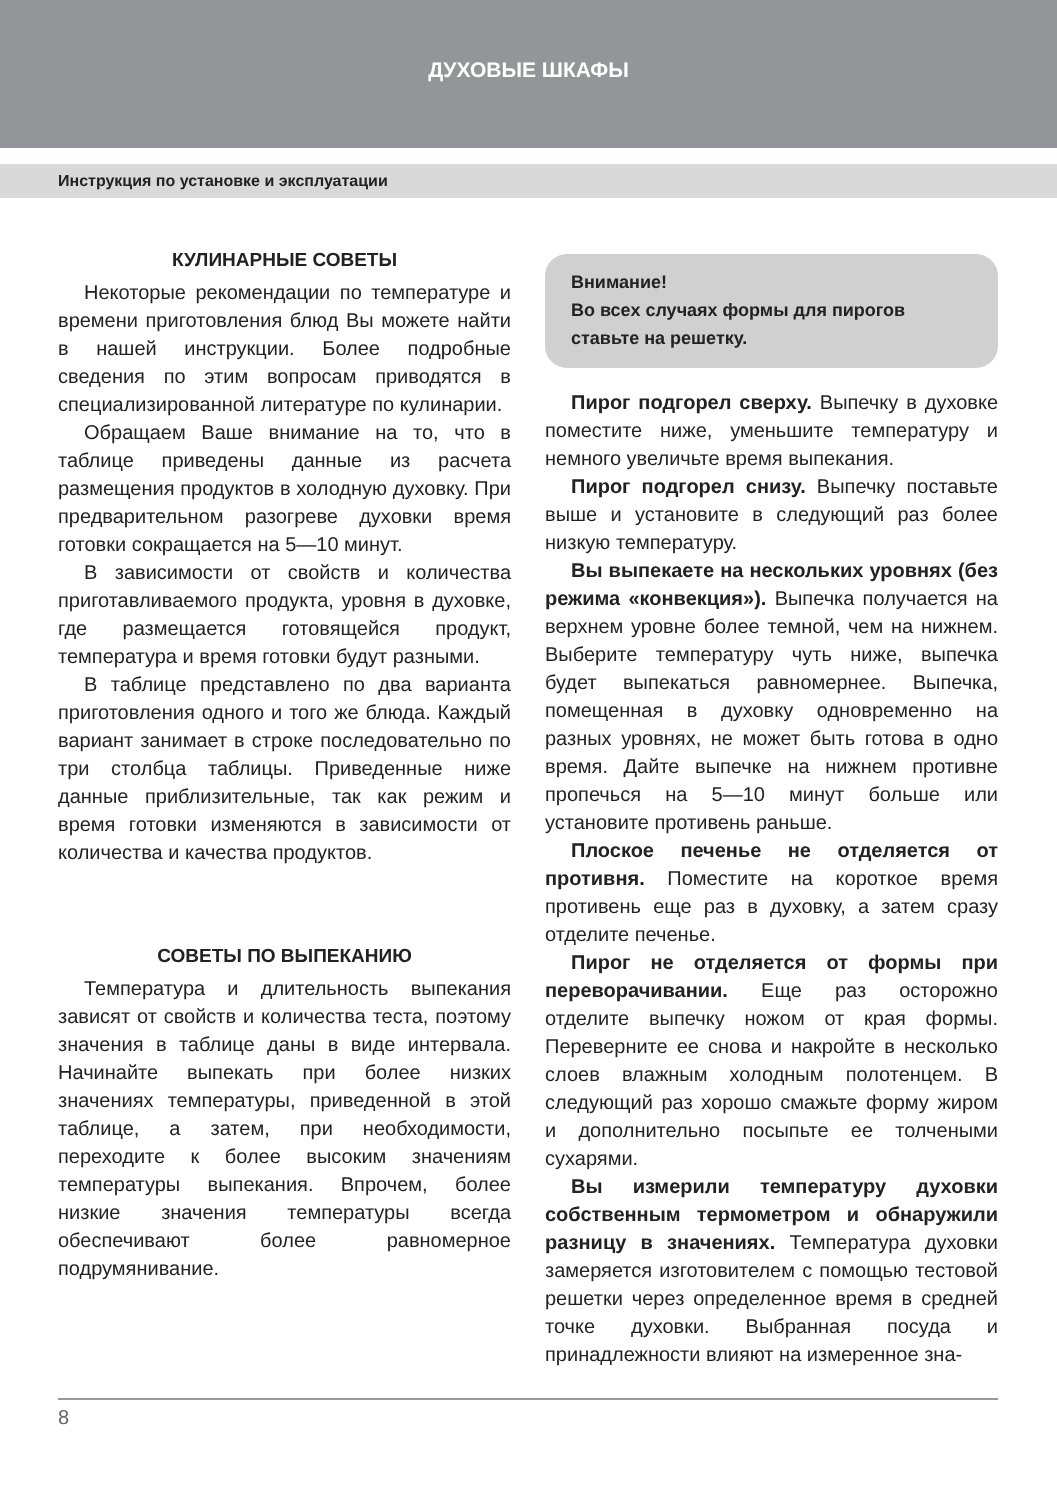ДУХОВЫЕ ШКАФЫ
Инструкция по установке и эксплуатации
КУЛИНАРНЫЕ СОВЕТЫ
Некоторые рекомендации по температуре и времени приготовления блюд Вы можете найти в нашей инструкции. Более подробные сведения по этим вопросам приводятся в специализированной литературе по кулинарии.
Обращаем Ваше внимание на то, что в таблице приведены данные из расчета размещения продуктов в холодную духовку. При предварительном разогреве духовки время готовки сокращается на 5—10 минут.
В зависимости от свойств и количества приготавливаемого продукта, уровня в духовке, где размещается готовящейся продукт, температура и время готовки будут разными.
В таблице представлено по два варианта приготовления одного и того же блюда. Каждый вариант занимает в строке последовательно по три столбца таблицы. Приведенные ниже данные приблизительные, так как режим и время готовки изменяются в зависимости от количества и качества продуктов.
СОВЕТЫ ПО ВЫПЕКАНИЮ
Температура и длительность выпекания зависят от свойств и количества теста, поэтому значения в таблице даны в виде интервала. Начинайте выпекать при более низких значениях температуры, приведенной в этой таблице, а затем, при необходимости, переходите к более высоким значениям температуры выпекания. Впрочем, более низкие значения температуры всегда обеспечивают более равномерное подрумянивание.
Внимание!
Во всех случаях формы для пирогов ставьте на решетку.
Пирог подгорел сверху. Выпечку в духовке поместите ниже, уменьшите температуру и немного увеличьте время выпекания.
Пирог подгорел снизу. Выпечку поставьте выше и установите в следующий раз более низкую температуру.
Вы выпекаете на нескольких уровнях (без режима «конвекция»). Выпечка получается на верхнем уровне более темной, чем на нижнем. Выберите температуру чуть ниже, выпечка будет выпекаться равномернее. Выпечка, помещенная в духовку одновременно на разных уровнях, не может быть готова в одно время. Дайте выпечке на нижнем противне пропечься на 5—10 минут больше или установите противень раньше.
Плоское печенье не отделяется от противня. Поместите на короткое время противень еще раз в духовку, а затем сразу отделите печенье.
Пирог не отделяется от формы при переворачивании. Еще раз осторожно отделите выпечку ножом от края формы. Переверните ее снова и накройте в несколько слоев влажным холодным полотенцем. В следующий раз хорошо смажьте форму жиром и дополнительно посыпьте ее толчеными сухарями.
Вы измерили температуру духовки собственным термометром и обнаружили разницу в значениях. Температура духовки замеряется изготовителем с помощью тестовой решетки через определенное время в средней точке духовки. Выбранная посуда и принадлежности влияют на измеренное зна-
8